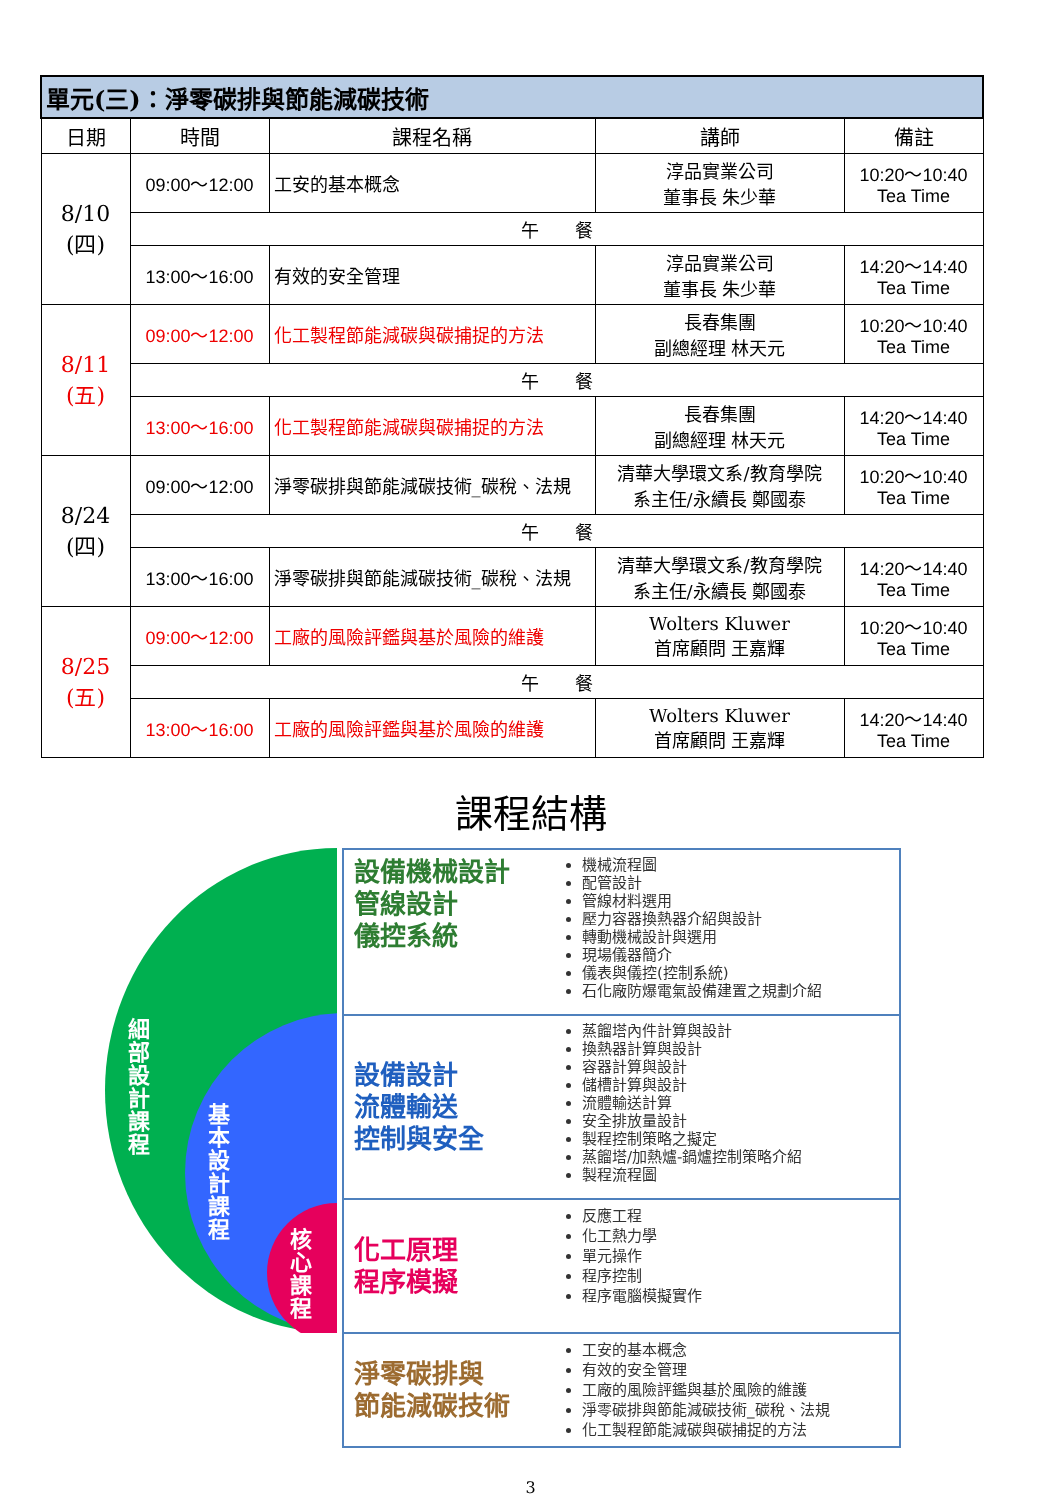| 單元(三)：淨零碳排與節能減碳技術 | | | | |
| 日期 | 時間 | 課程名稱 | 講師 | 備註 |
| 8/10 (四) | 09:00～12:00 | 工安的基本概念 | 淳品實業公司 董事長 朱少華 | 10:20～10:40 Tea Time |
| | 午 餐 | | | |
| | 13:00～16:00 | 有效的安全管理 | 淳品實業公司 董事長 朱少華 | 14:20～14:40 Tea Time |
| 8/11 (五) | 09:00～12:00 | 化工製程節能減碳與碳捕捉的方法 | 長春集團 副總經理 林天元 | 10:20～10:40 Tea Time |
| | 午 餐 | | | |
| | 13:00～16:00 | 化工製程節能減碳與碳捕捉的方法 | 長春集團 副總經理 林天元 | 14:20～14:40 Tea Time |
| 8/24 (四) | 09:00～12:00 | 淨零碳排與節能減碳技術_碳稅、法規 | 清華大學環文系/教育學院 系主任/永續長 鄭國泰 | 10:20～10:40 Tea Time |
| | 午 餐 | | | |
| | 13:00～16:00 | 淨零碳排與節能減碳技術_碳稅、法規 | 清華大學環文系/教育學院 系主任/永續長 鄭國泰 | 14:20～14:40 Tea Time |
| 8/25 (五) | 09:00～12:00 | 工廠的風險評鑑與基於風險的維護 | Wolters Kluwer 首席顧問 王嘉輝 | 10:20～10:40 Tea Time |
| | 午 餐 | | | |
| | 13:00～16:00 | 工廠的風險評鑑與基於風險的維護 | Wolters Kluwer 首席顧問 王嘉輝 | 14:20～14:40 Tea Time |
課程結構
細部設計課程
基本設計課程
核心課程
設備機械設計
管線設計
儀控系統
機械流程圖
配管設計
管線材料選用
壓力容器換熱器介紹與設計
轉動機械設計與選用
現場儀器簡介
儀表與儀控(控制系統)
石化廠防爆電氣設備建置之規劃介紹
設備設計
流體輸送
控制與安全
蒸餾塔內件計算與設計
換熱器計算與設計
容器計算與設計
儲槽計算與設計
流體輸送計算
安全排放量設計
製程控制策略之擬定
蒸餾塔/加熱爐-鍋爐控制策略介紹
製程流程圖
化工原理
程序模擬
反應工程
化工熱力學
單元操作
程序控制
程序電腦模擬實作
淨零碳排與
節能減碳技術
工安的基本概念
有效的安全管理
工廠的風險評鑑與基於風險的維護
淨零碳排與節能減碳技術_碳稅、法規
化工製程節能減碳與碳捕捉的方法
3